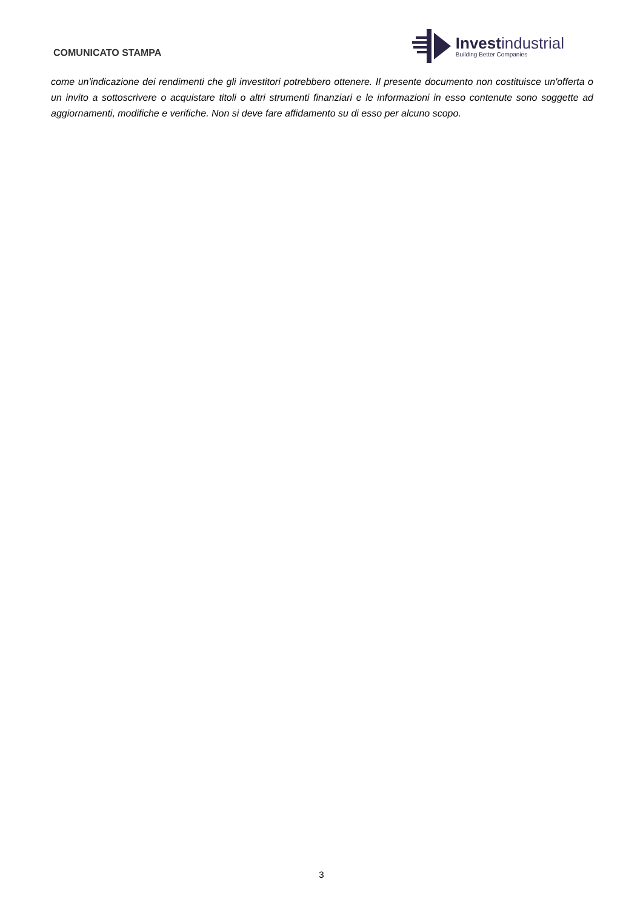COMUNICATO STAMPA
Invest industrial
Building Better Companies
come un'indicazione dei rendimenti che gli investitori potrebbero ottenere. Il presente documento non costituisce un'offerta o un invito a sottoscrivere o acquistare titoli o altri strumenti finanziari e le informazioni in esso contenute sono soggette ad aggiornamenti, modifiche e verifiche. Non si deve fare affidamento su di esso per alcuno scopo.
3